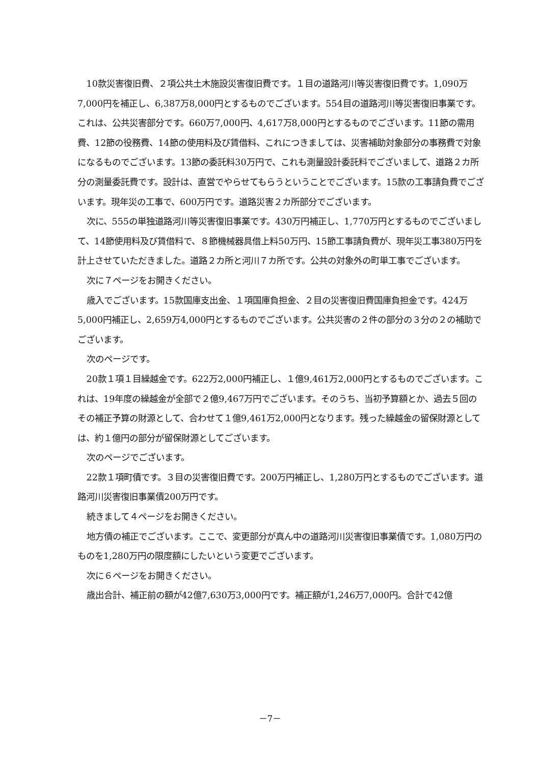10款災害復旧費、２項公共土木施設災害復旧費です。１目の道路河川等災害復旧費です。1,090万7,000円を補正し、6,387万8,000円とするものでございます。554目の道路河川等災害復旧事業です。これは、公共災害部分です。660万7,000円、4,617万8,000円とするものでございます。11節の需用費、12節の役務費、14節の使用料及び賃借料、これにつきましては、災害補助対象部分の事務費で対象になるものでございます。13節の委託料30万円で、これも測量設計委託料でございまして、道路２カ所分の測量委託費です。設計は、直営でやらせてもらうということでございます。15款の工事請負費でございます。現年災の工事で、600万円です。道路災害２カ所部分でございます。
次に、555の単独道路河川等災害復旧事業です。430万円補正し、1,770万円とするものでございまして、14節使用料及び賃借料で、８節機械器具借上料50万円、15節工事請負費が、現年災工事380万円を計上させていただきました。道路２カ所と河川７カ所です。公共の対象外の町単工事でございます。
次に７ページをお開きください。
歳入でございます。15款国庫支出金、１項国庫負担金、２目の災害復旧費国庫負担金です。424万5,000円補正し、2,659万4,000円とするものでございます。公共災害の２件の部分の３分の２の補助でございます。
次のページです。
20款１項１目繰越金です。622万2,000円補正し、１億9,461万2,000円とするものでございます。これは、19年度の繰越金が全部で２億9,467万円でございます。そのうち、当初予算額とか、過去５回のその補正予算の財源として、合わせて１億9,461万2,000円となります。残った繰越金の留保財源としては、約１億円の部分が留保財源としてございます。
次のページでございます。
22款１項町債です。３目の災害復旧費です。200万円補正し、1,280万円とするものでございます。道路河川災害復旧事業債200万円です。
続きまして４ページをお開きください。
地方債の補正でございます。ここで、変更部分が真ん中の道路河川災害復旧事業債です。1,080万円のものを1,280万円の限度額にしたいという変更でございます。
次に６ページをお開きください。
歳出合計、補正前の額が42億7,630万3,000円です。補正額が1,246万7,000円。合計で42億
－7－